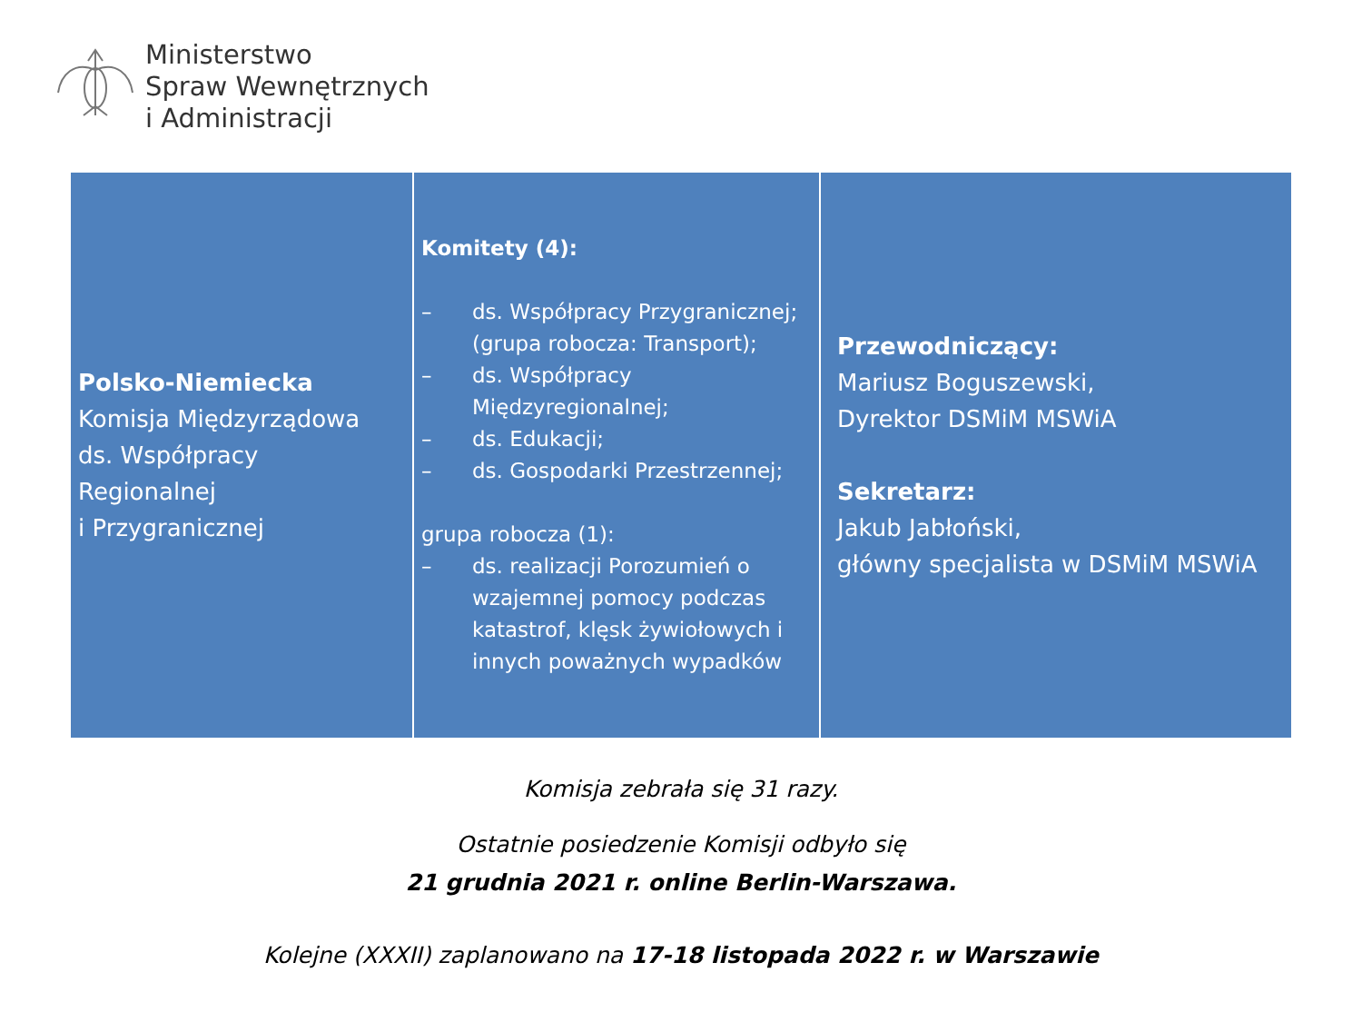Ministerstwo
Spraw Wewnętrznych
i Administracji
| Polsko-Niemiecka Komisja Międzyrządowa ds. Współpracy Regionalnej i Przygranicznej | Komitety (4): – ds. Współpracy Przygranicznej; (grupa robocza: Transport); – ds. Współpracy Międzyregionalnej; – ds. Edukacji; – ds. Gospodarki Przestrzennej; grupa robocza (1): – ds. realizacji Porozumień o wzajemnej pomocy podczas katastrof, klęsk żywiołowych i innych poważnych wypadków | Przewodniczący: Mariusz Boguszewski, Dyrektor DSMiM MSWiA Sekretarz: Jakub Jabłoński, główny specjalista w DSMiM MSWiA |
Komisja zebrała się 31 razy.
Ostatnie posiedzenie Komisji odbyło się
21 grudnia 2021 r. online Berlin-Warszawa.
Kolejne (XXXII) zaplanowano na 17-18 listopada 2022 r. w Warszawie